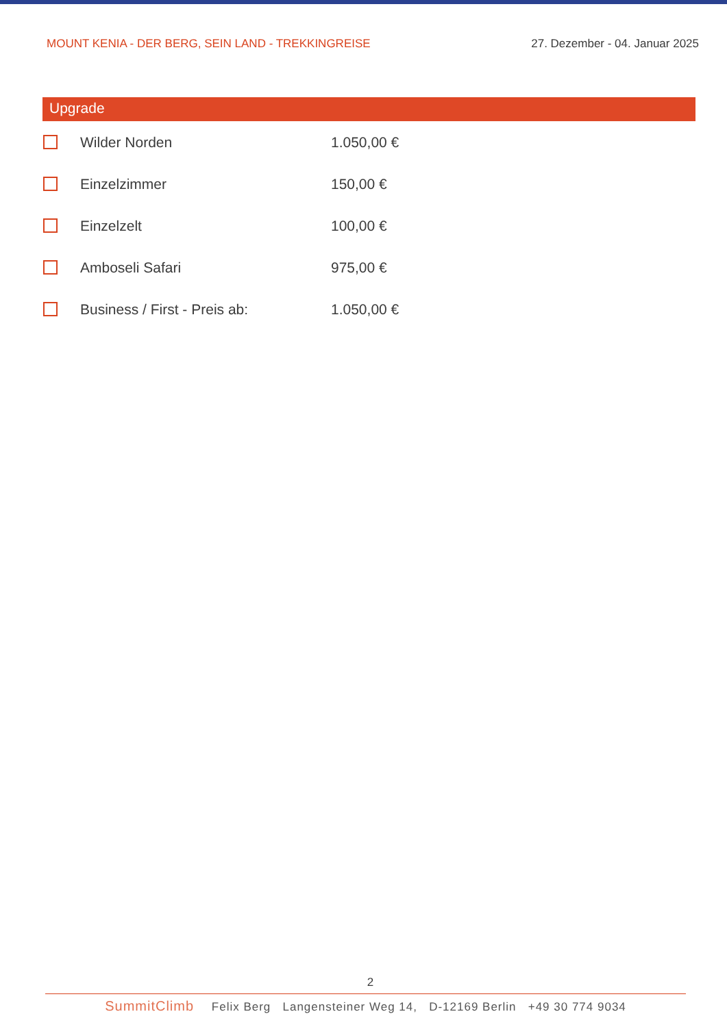MOUNT KENIA - DER BERG, SEIN LAND - TREKKINGREISE 27. Dezember - 04. Januar 2025
Upgrade
Wilder Norden 1.050,00 €
Einzelzimmer 150,00 €
Einzelzelt 100,00 €
Amboseli Safari 975,00 €
Business / First - Preis ab: 1.050,00 €
2
SummitClimb Felix Berg Langensteiner Weg 14, D-12169 Berlin +49 30 774 9034